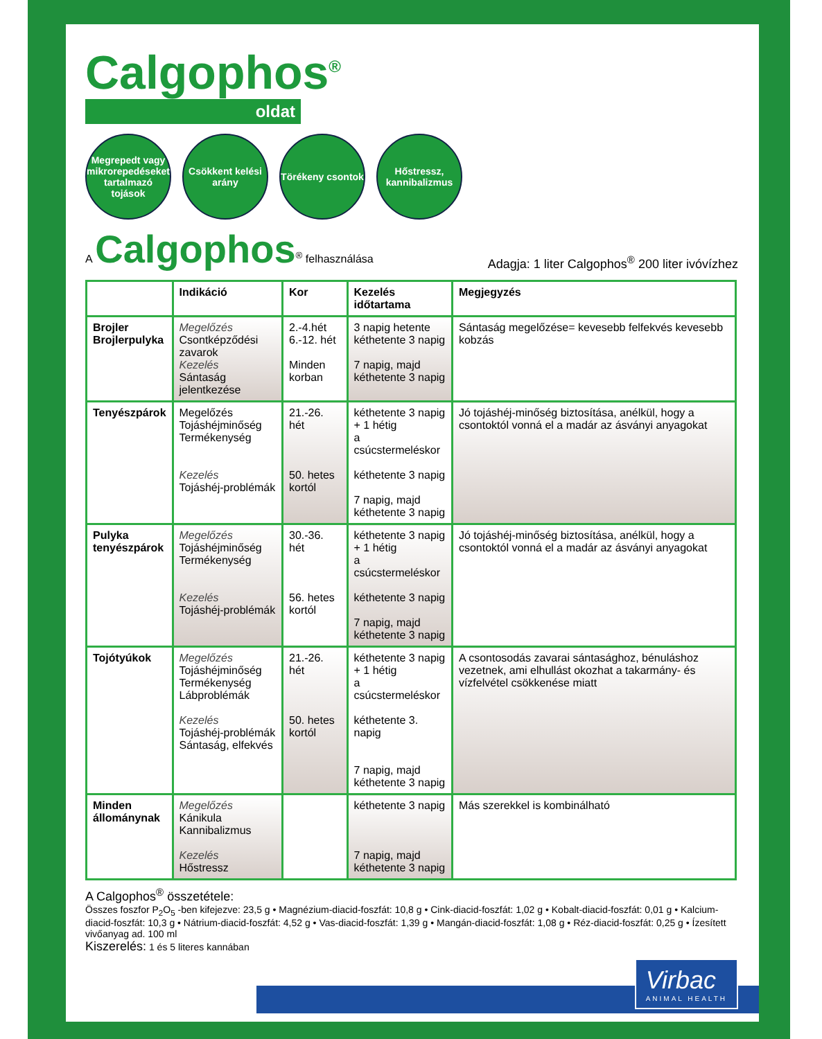Calgophos<sup>®</sup>
oldat
Megrepedt vagy mikrorepedéseket tartalmazó tojások
Csökkent kelési arány
Törékeny csontok
Hőstressz, kannibalizmus
A Calgophos<sup>®</sup> felhasználása
Adagja: 1 liter Calgophos<sup>®</sup> 200 liter ivóvízhez
| | Indikáció | Kor | Kezelés időtartama | Megjegyzés |
| --- | --- | --- | --- | --- |
| Brojler Brojlerpulyka | Megelőzés Csontképződési zavarok Kezelés Sántaság jelentkezése | 2.-4.hét 6.-12. hét Minden korban | 3 napig hetente kéthetente 3 napig 7 napig, majd kéthetente 3 napig | Sántaság megelőzése= kevesebb felfekvés kevesebb kobzás |
| Tenyészpárok | Megelőzés Tojáshéjminőség Termékenység Kezelés Tojáshéj-problémák | 21.-26. hét 50. hetes kortól | kéthetente 3 napig + 1 hétig a csúcstermeléskor kéthetente 3 napig 7 napig, majd kéthetente 3 napig | Jó tojáshéj-minőség biztosítása, anélkül, hogy a csontoktól vonná el a madár az ásványi anyagokat |
| Pulyka tenyészpárok | Megelőzés Tojáshéjminőség Termékenység Kezelés Tojáshéj-problémák | 30.-36. hét 56. hetes kortól | kéthetente 3 napig + 1 hétig a csúcstermeléskor kéthetente 3 napig 7 napig, majd kéthetente 3 napig | Jó tojáshéj-minőség biztosítása, anélkül, hogy a csontoktól vonná el a madár az ásványi anyagokat |
| Tojótyúkok | Megelőzés Tojáshéjminőség Termékenység Lábproblémák Kezelés Tojáshéj-problémák Sántaság, elfekvés | 21.-26. hét 50. hetes kortól | kéthetente 3 napig + 1 hétig a csúcstermeléskor kéthetente 3. napig 7 napig, majd kéthetente 3 napig | A csontosodás zavarai sántasághoz, bénuláshoz vezetnek, ami elhullást okozhat a takarmány- és vízfelvétel csökkenése miatt |
| Minden állománynak | Megelőzés Kánikula Kannibalizmus Kezelés Hőstressz | | kéthetente 3 napig 7 napig, majd kéthetente 3 napig | Más szerekkel is kombinálható |
A Calgophos<sup>®</sup> összetétele:
Összes foszfor P<sub>2</sub>O<sub>5</sub> -ben kifejezve: 23,5 g • Magnézium-diacid-foszfát: 10,8 g • Cink-diacid-foszfát: 1,02 g • Kobalt-diacid-foszfát: 0,01 g • Kalcium-diacid-foszfát: 10,3 g • Nátrium-diacid-foszfát: 4,52 g • Vas-diacid-foszfát: 1,39 g • Mangán-diacid-foszfát: 1,08 g • Réz-diacid-foszfát: 0,25 g • Ízesített vivőanyag ad. 100 ml
Kiszerelés: 1 és 5 literes kannában
Virbac
ANIMAL HEALTH